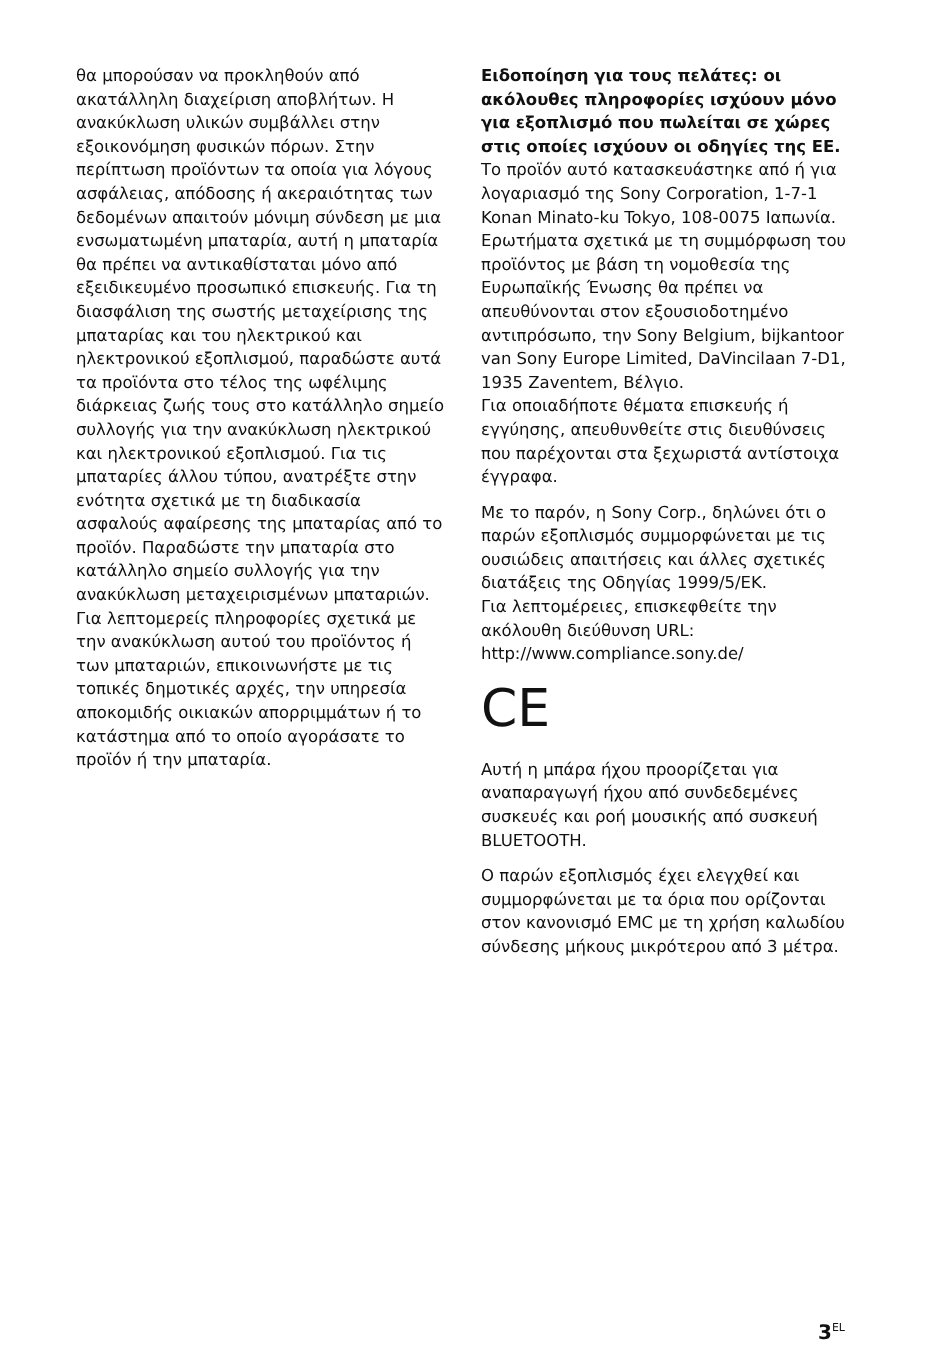θα μπορούσαν να προκληθούν από ακατάλληλη διαχείριση αποβλήτων. Η ανακύκλωση υλικών συμβάλλει στην εξοικονόμηση φυσικών πόρων. Στην περίπτωση προϊόντων τα οποία για λόγους ασφάλειας, απόδοσης ή ακεραιότητας των δεδομένων απαιτούν μόνιμη σύνδεση με μια ενσωματωμένη μπαταρία, αυτή η μπαταρία θα πρέπει να αντικαθίσταται μόνο από εξειδικευμένο προσωπικό επισκευής. Για τη διασφάλιση της σωστής μεταχείρισης της μπαταρίας και του ηλεκτρικού και ηλεκτρονικού εξοπλισμού, παραδώστε αυτά τα προϊόντα στο τέλος της ωφέλιμης διάρκειας ζωής τους στο κατάλληλο σημείο συλλογής για την ανακύκλωση ηλεκτρικού και ηλεκτρονικού εξοπλισμού. Για τις μπαταρίες άλλου τύπου, ανατρέξτε στην ενότητα σχετικά με τη διαδικασία ασφαλούς αφαίρεσης της μπαταρίας από το προϊόν. Παραδώστε την μπαταρία στο κατάλληλο σημείο συλλογής για την ανακύκλωση μεταχειρισμένων μπαταριών. Για λεπτομερείς πληροφορίες σχετικά με την ανακύκλωση αυτού του προϊόντος ή των μπαταριών, επικοινωνήστε με τις τοπικές δημοτικές αρχές, την υπηρεσία αποκομιδής οικιακών απορριμμάτων ή το κατάστημα από το οποίο αγοράσατε το προϊόν ή την μπαταρία.
Ειδοποίηση για τους πελάτες: οι ακόλουθες πληροφορίες ισχύουν μόνο για εξοπλισμό που πωλείται σε χώρες στις οποίες ισχύουν οι οδηγίες της ΕΕ.
Το προϊόν αυτό κατασκευάστηκε από ή για λογαριασμό της Sony Corporation, 1-7-1 Konan Minato-ku Tokyo, 108-0075 Ιαπωνία. Ερωτήματα σχετικά με τη συμμόρφωση του προϊόντος με βάση τη νομοθεσία της Ευρωπαϊκής Ένωσης θα πρέπει να απευθύνονται στον εξουσιοδοτημένο αντιπρόσωπο, την Sony Belgium, bijkantoor van Sony Europe Limited, DaVincilaan 7-D1, 1935 Zaventem, Βέλγιο.
Για οποιαδήποτε θέματα επισκευής ή εγγύησης, απευθυνθείτε στις διευθύνσεις που παρέχονται στα ξεχωριστά αντίστοιχα έγγραφα.
Με το παρόν, η Sony Corp., δηλώνει ότι ο παρών εξοπλισμός συμμορφώνεται με τις ουσιώδεις απαιτήσεις και άλλες σχετικές διατάξεις της Οδηγίας 1999/5/ΕΚ.
Για λεπτομέρειες, επισκεφθείτε την ακόλουθη διεύθυνση URL:
http://www.compliance.sony.de/
CE
Αυτή η μπάρα ήχου προορίζεται για αναπαραγωγή ήχου από συνδεδεμένες συσκευές και ροή μουσικής από συσκευή BLUETOOTH.
Ο παρών εξοπλισμός έχει ελεγχθεί και συμμορφώνεται με τα όρια που ορίζονται στον κανονισμό EMC με τη χρήση καλωδίου σύνδεσης μήκους μικρότερου από 3 μέτρα.
3<sup>EL</sup>